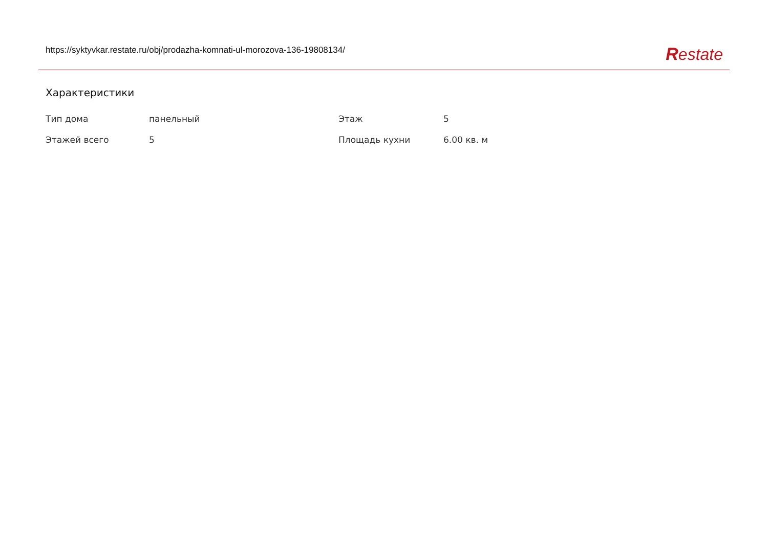https://syktyvkar.restate.ru/obj/prodazha-komnati-ul-morozova-136-19808134/
Restate
Характеристики
| Тип дома | панельный | Этаж | 5 |
| Этажей всего | 5 | Площадь кухни | 6.00 кв. м |